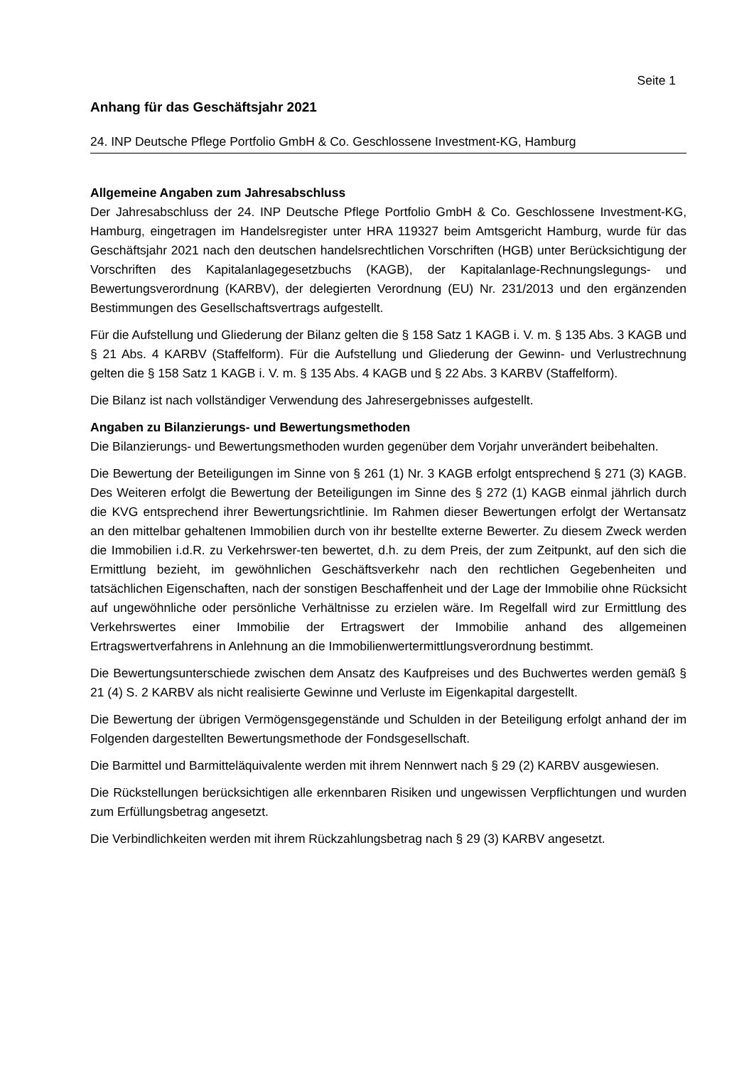Seite 1
Anhang für das Geschäftsjahr 2021
24. INP Deutsche Pflege Portfolio GmbH & Co. Geschlossene Investment-KG, Hamburg
Allgemeine Angaben zum Jahresabschluss
Der Jahresabschluss der 24. INP Deutsche Pflege Portfolio GmbH & Co. Geschlossene Investment-KG, Hamburg, eingetragen im Handelsregister unter HRA 119327 beim Amtsgericht Hamburg, wurde für das Geschäftsjahr 2021 nach den deutschen handelsrechtlichen Vorschriften (HGB) unter Berücksichtigung der Vorschriften des Kapitalanlagegesetzbuchs (KAGB), der Kapitalanlage-Rechnungslegungs- und Bewertungsverordnung (KARBV), der delegierten Verordnung (EU) Nr. 231/2013 und den ergänzenden Bestimmungen des Gesellschaftsvertrags aufgestellt.
Für die Aufstellung und Gliederung der Bilanz gelten die § 158 Satz 1 KAGB i. V. m. § 135 Abs. 3 KAGB und § 21 Abs. 4 KARBV (Staffelform). Für die Aufstellung und Gliederung der Gewinn- und Verlustrechnung gelten die § 158 Satz 1 KAGB i. V. m. § 135 Abs. 4 KAGB und § 22 Abs. 3 KARBV (Staffelform).
Die Bilanz ist nach vollständiger Verwendung des Jahresergebnisses aufgestellt.
Angaben zu Bilanzierungs- und Bewertungsmethoden
Die Bilanzierungs- und Bewertungsmethoden wurden gegenüber dem Vorjahr unverändert beibehalten.
Die Bewertung der Beteiligungen im Sinne von § 261 (1) Nr. 3 KAGB erfolgt entsprechend § 271 (3) KAGB. Des Weiteren erfolgt die Bewertung der Beteiligungen im Sinne des § 272 (1) KAGB einmal jährlich durch die KVG entsprechend ihrer Bewertungsrichtlinie. Im Rahmen dieser Bewertungen erfolgt der Wertansatz an den mittelbar gehaltenen Immobilien durch von ihr bestellte externe Bewerter. Zu diesem Zweck werden die Immobilien i.d.R. zu Verkehrswer-ten bewertet, d.h. zu dem Preis, der zum Zeitpunkt, auf den sich die Ermittlung bezieht, im gewöhnlichen Geschäftsverkehr nach den rechtlichen Gegebenheiten und tatsächlichen Eigenschaften, nach der sonstigen Beschaffenheit und der Lage der Immobilie ohne Rücksicht auf ungewöhnliche oder persönliche Verhältnisse zu erzielen wäre. Im Regelfall wird zur Ermittlung des Verkehrswertes einer Immobilie der Ertragswert der Immobilie anhand des allgemeinen Ertragswertverfahrens in Anlehnung an die Immobilienwertermittlungsverordnung bestimmt.
Die Bewertungsunterschiede zwischen dem Ansatz des Kaufpreises und des Buchwertes werden gemäß § 21 (4) S. 2 KARBV als nicht realisierte Gewinne und Verluste im Eigenkapital dargestellt.
Die Bewertung der übrigen Vermögensgegenstände und Schulden in der Beteiligung erfolgt anhand der im Folgenden dargestellten Bewertungsmethode der Fondsgesellschaft.
Die Barmittel und Barmitteläquivalente werden mit ihrem Nennwert nach § 29 (2) KARBV ausgewiesen.
Die Rückstellungen berücksichtigen alle erkennbaren Risiken und ungewissen Verpflichtungen und wurden zum Erfüllungsbetrag angesetzt.
Die Verbindlichkeiten werden mit ihrem Rückzahlungsbetrag nach § 29 (3) KARBV angesetzt.